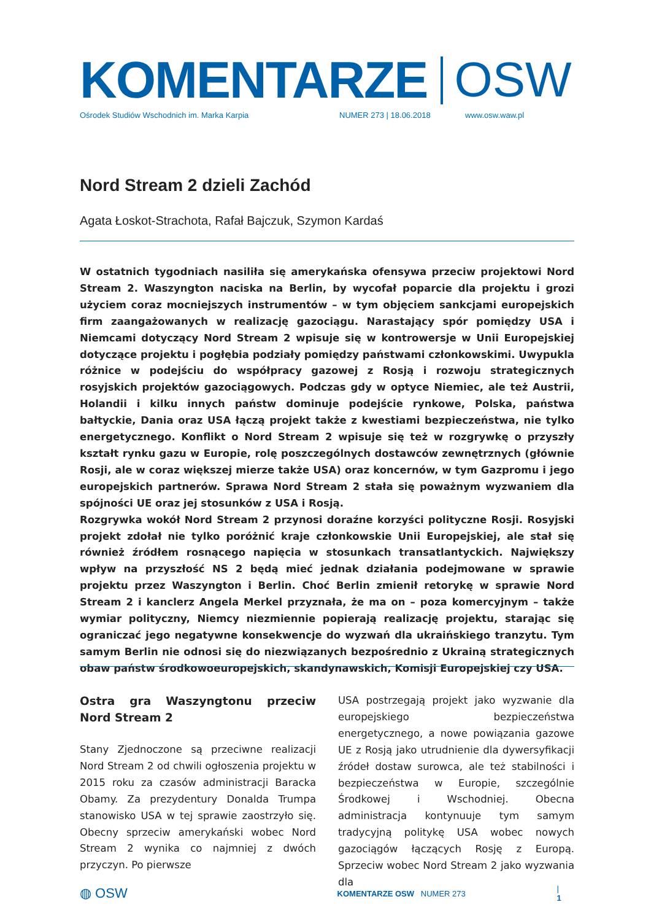KOMENTARZE OSW
Ośrodek Studiów Wschodnich im. Marka Karpia NUMER 273 | 18.06.2018 www.osw.waw.pl
Nord Stream 2 dzieli Zachód
Agata Łoskot-Strachota, Rafał Bajczuk, Szymon Kardaś
W ostatnich tygodniach nasiliła się amerykańska ofensywa przeciw projektowi Nord Stream 2. Waszyngton naciska na Berlin, by wycofał poparcie dla projektu i grozi użyciem coraz mocniejszych instrumentów – w tym objęciem sankcjami europejskich firm zaangażowanych w realizację gazociągu. Narastający spór pomiędzy USA i Niemcami dotyczący Nord Stream 2 wpisuje się w kontrowersje w Unii Europejskiej dotyczące projektu i pogłębia podziały pomiędzy państwami członkowskimi. Uwypukla różnice w podejściu do współpracy gazowej z Rosją i rozwoju strategicznych rosyjskich projektów gazociągowych. Podczas gdy w optyce Niemiec, ale też Austrii, Holandii i kilku innych państw dominuje podejście rynkowe, Polska, państwa bałtyckie, Dania oraz USA łączą projekt także z kwestiami bezpieczeństwa, nie tylko energetycznego. Konflikt o Nord Stream 2 wpisuje się też w rozgrywkę o przyszły kształt rynku gazu w Europie, rolę poszczególnych dostawców zewnętrznych (głównie Rosji, ale w coraz większej mierze także USA) oraz koncernów, w tym Gazpromu i jego europejskich partnerów. Sprawa Nord Stream 2 stała się poważnym wyzwaniem dla spójności UE oraz jej stosunków z USA i Rosją.
Rozgrywka wokół Nord Stream 2 przynosi doraźne korzyści polityczne Rosji. Rosyjski projekt zdołał nie tylko poróżnić kraje członkowskie Unii Europejskiej, ale stał się również źródłem rosnącego napięcia w stosunkach transatlantyckich. Największy wpływ na przyszłość NS 2 będą mieć jednak działania podejmowane w sprawie projektu przez Waszyngton i Berlin. Choć Berlin zmienił retorykę w sprawie Nord Stream 2 i kanclerz Angela Merkel przyznała, że ma on – poza komercyjnym – także wymiar polityczny, Niemcy niezmiennie popierają realizację projektu, starając się ograniczać jego negatywne konsekwencje do wyzwań dla ukraińskiego tranzytu. Tym samym Berlin nie odnosi się do niezwiązanych bezpośrednio z Ukrainą strategicznych obaw państw środkowoeuropejskich, skandynawskich, Komisji Europejskiej czy USA.
Ostra gra Waszyngtonu przeciw Nord Stream 2
Stany Zjednoczone są przeciwne realizacji Nord Stream 2 od chwili ogłoszenia projektu w 2015 roku za czasów administracji Baracka Obamy. Za prezydentury Donalda Trumpa stanowisko USA w tej sprawie zaostrzyło się. Obecny sprzeciw amerykański wobec Nord Stream 2 wynika co najmniej z dwóch przyczyn. Po pierwsze
USA postrzegają projekt jako wyzwanie dla europejskiego bezpieczeństwa energetycznego, a nowe powiązania gazowe UE z Rosją jako utrudnienie dla dywersyfikacji źródeł dostaw surowca, ale też stabilności i bezpieczeństwa w Europie, szczególnie Środkowej i Wschodniej. Obecna administracja kontynuuje tym samym tradycyjną politykę USA wobec nowych gazociągów łączących Rosję z Europą. Sprzeciw wobec Nord Stream 2 jako wyzwania dla
◍ OSW KOMENTARZE OSW NUMER 273 | 1